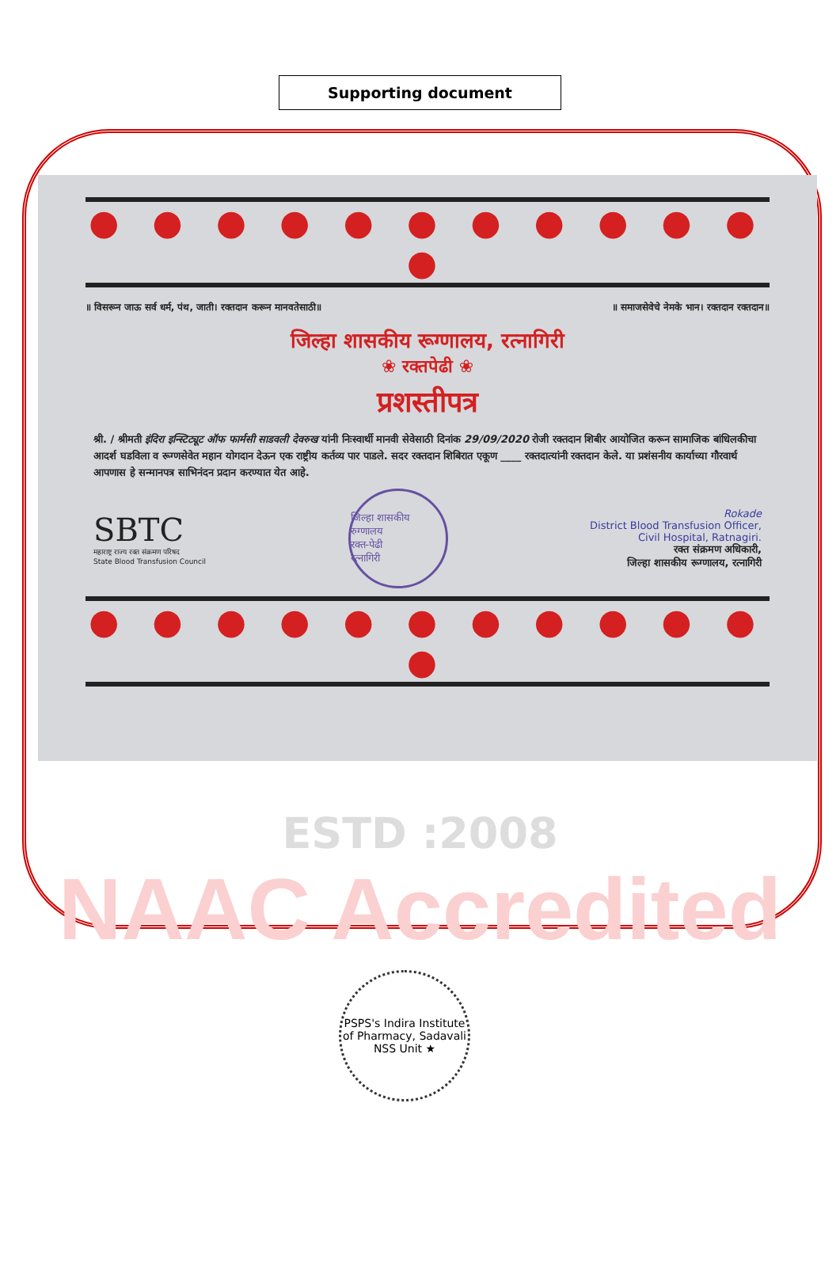Supporting document
● ● ● ● ● ● ● ● ● ● ● ●
॥ विसरून जाऊ सर्व धर्म, पंथ, जाती। रक्तदान करून मानवतेसाठी॥ ॥ समाजसेवेचे नेमके भान। रक्तदान रक्तदान॥
जिल्हा शासकीय रूग्णालय, रत्नागिरी
❀ रक्तपेढी ❀
प्रशस्तीपत्र
श्री. / श्रीमती इंदिरा इन्स्टिट्यूट ऑफ फार्मसी साडवली देवरुख यांनी निःस्वार्थी मानवी सेवेसाठी दिनांक 29/09/2020 रोजी रक्तदान शिबीर आयोजित करून सामाजिक बांधिलकीचा आदर्श घडविला व रूग्णसेवेत महान योगदान देऊन एक राष्ट्रीय कर्तव्य पार पाडले. सदर रक्तदान शिबिरात एकूण ____ रक्तदात्यांनी रक्तदान केले. या प्रशंसनीय कार्याच्या गौरवार्थ आपणास हे सन्मानपत्र साभिनंदन प्रदान करण्यात येत आहे.
SBTC
महाराष्ट्र राज्य रक्त संक्रमण परिषद
State Blood Transfusion Council
जिल्हा शासकीय रुग्णालय
रक्त-पेढी
रत्नागिरी
Rokade
District Blood Transfusion Officer,
Civil Hospital, Ratnagiri.
रक्त संक्रमण अधिकारी,
जिल्हा शासकीय रूग्णालय, रत्नागिरी
● ● ● ● ● ● ● ● ● ● ● ●
ESTD :2008
NAAC Accredited
PSPS's Indira Institute of Pharmacy, Sadavali
NSS Unit ★